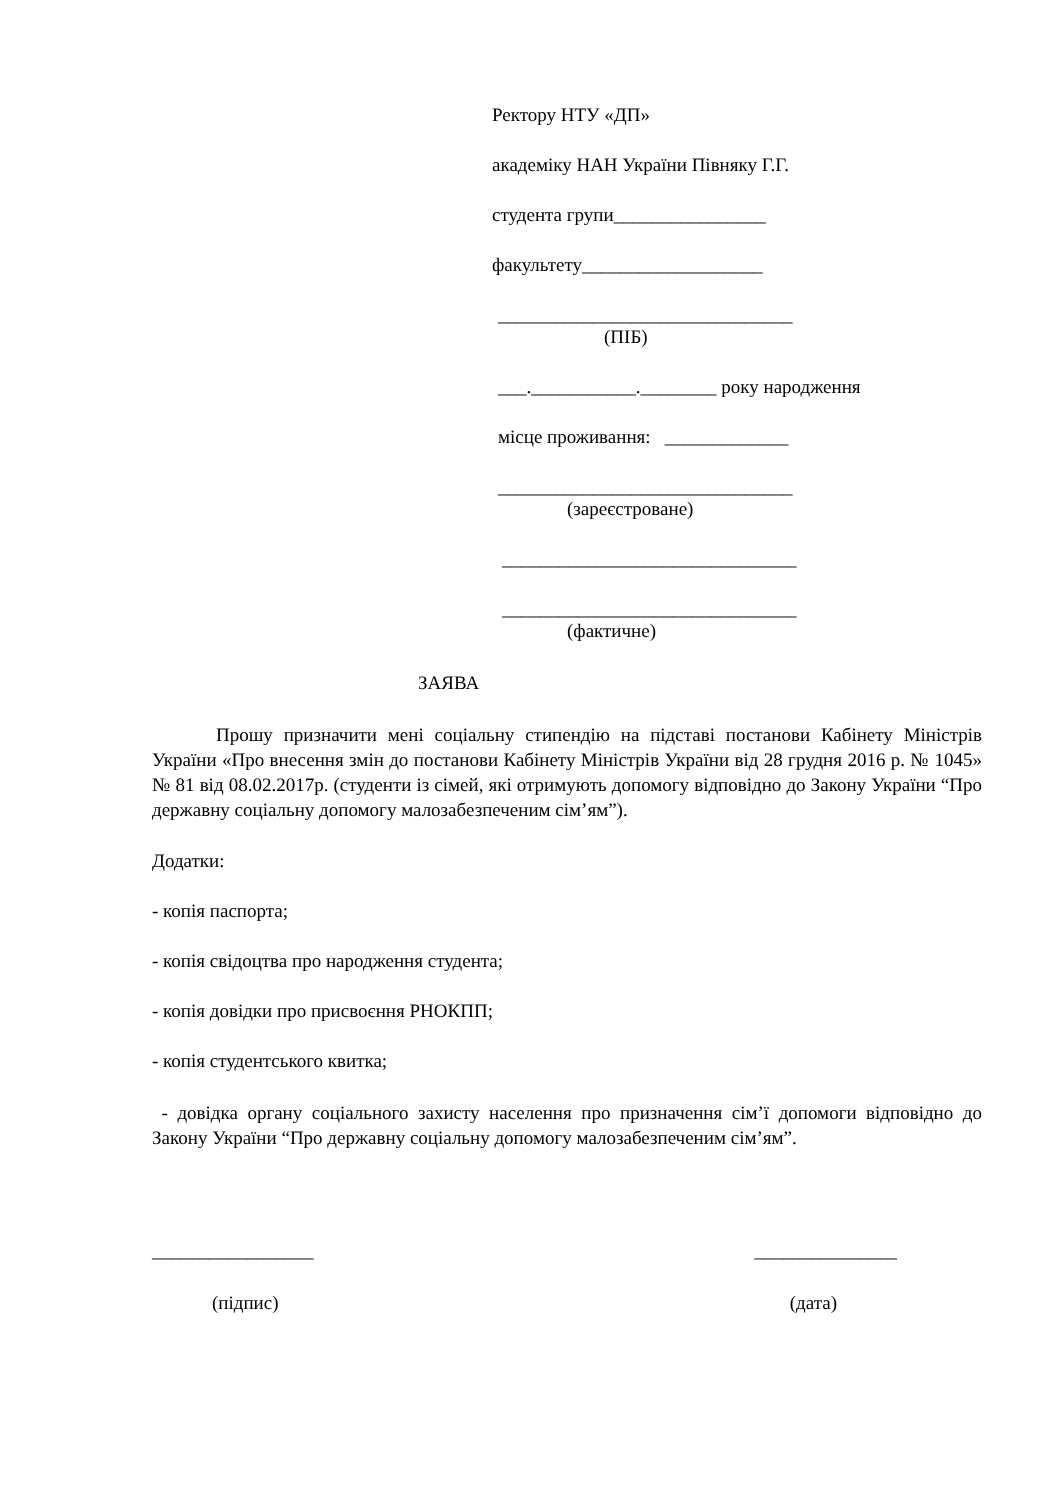Ректору НТУ «ДП»
академіку НАН України Півняку Г.Г.
студента групи________________
факультету___________________
_______________________________
(ПІБ)
___.___________.________ року народження
місце проживання: _____________
_______________________________
(зареєстроване)
_______________________________
_______________________________
(фактичне)
ЗАЯВА
Прошу призначити мені соціальну стипендію на підставі постанови Кабінету Міністрів України «Про внесення змін до постанови Кабінету Міністрів України від 28 грудня 2016 р. № 1045» № 81 від 08.02.2017р. (студенти із сімей, які отримують допомогу відповідно до Закону України “Про державну соціальну допомогу малозабезпеченим сім’ям”).
Додатки:
- копія паспорта;
- копія свідоцтва про народження студента;
- копія довідки про присвоєння РНОКПП;
- копія студентського квитка;
- довідка органу соціального захисту населення про призначення сім’ї допомоги відповідно до Закону України “Про державну соціальну допомогу малозабезпеченим сім’ям”.
_________________ _______________
(підпис) (дата)